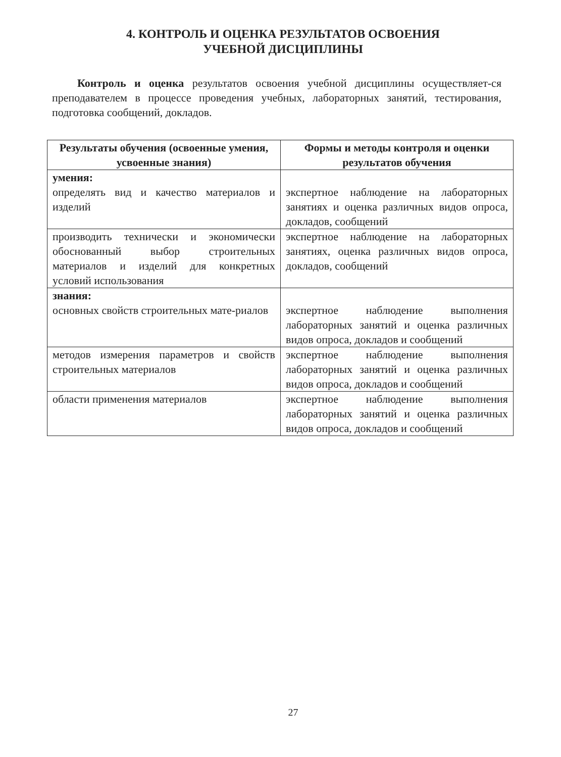4. КОНТРОЛЬ И ОЦЕНКА РЕЗУЛЬТАТОВ ОСВОЕНИЯ
УЧЕБНОЙ ДИСЦИПЛИНЫ
Контроль и оценка результатов освоения учебной дисциплины осуществляет-ся преподавателем в процессе проведения учебных, лабораторных занятий, тестирования, подготовка сообщений, докладов.
| Результаты обучения (освоенные умения, усвоенные знания) | Формы и методы контроля и оценки результатов обучения |
| --- | --- |
| умения: определять вид и качество материалов и изделий | экспертное наблюдение на лабораторных занятиях и оценка различных видов опроса, докладов, сообщений |
| производить технически и экономически обоснованный выбор строительных материалов и изделий для конкретных условий использования | экспертное наблюдение на лабораторных занятиях, оценка различных видов опроса, докладов, сообщений |
| знания: основных свойств строительных мате-риалов | экспертное наблюдение выполнения лабораторных занятий и оценка различных видов опроса, докладов и сообщений |
| методов измерения параметров и свойств строительных материалов | экспертное наблюдение выполнения лабораторных занятий и оценка различных видов опроса, докладов и сообщений |
| области применения материалов | экспертное наблюдение выполнения лабораторных занятий и оценка различных видов опроса, докладов и сообщений |
27